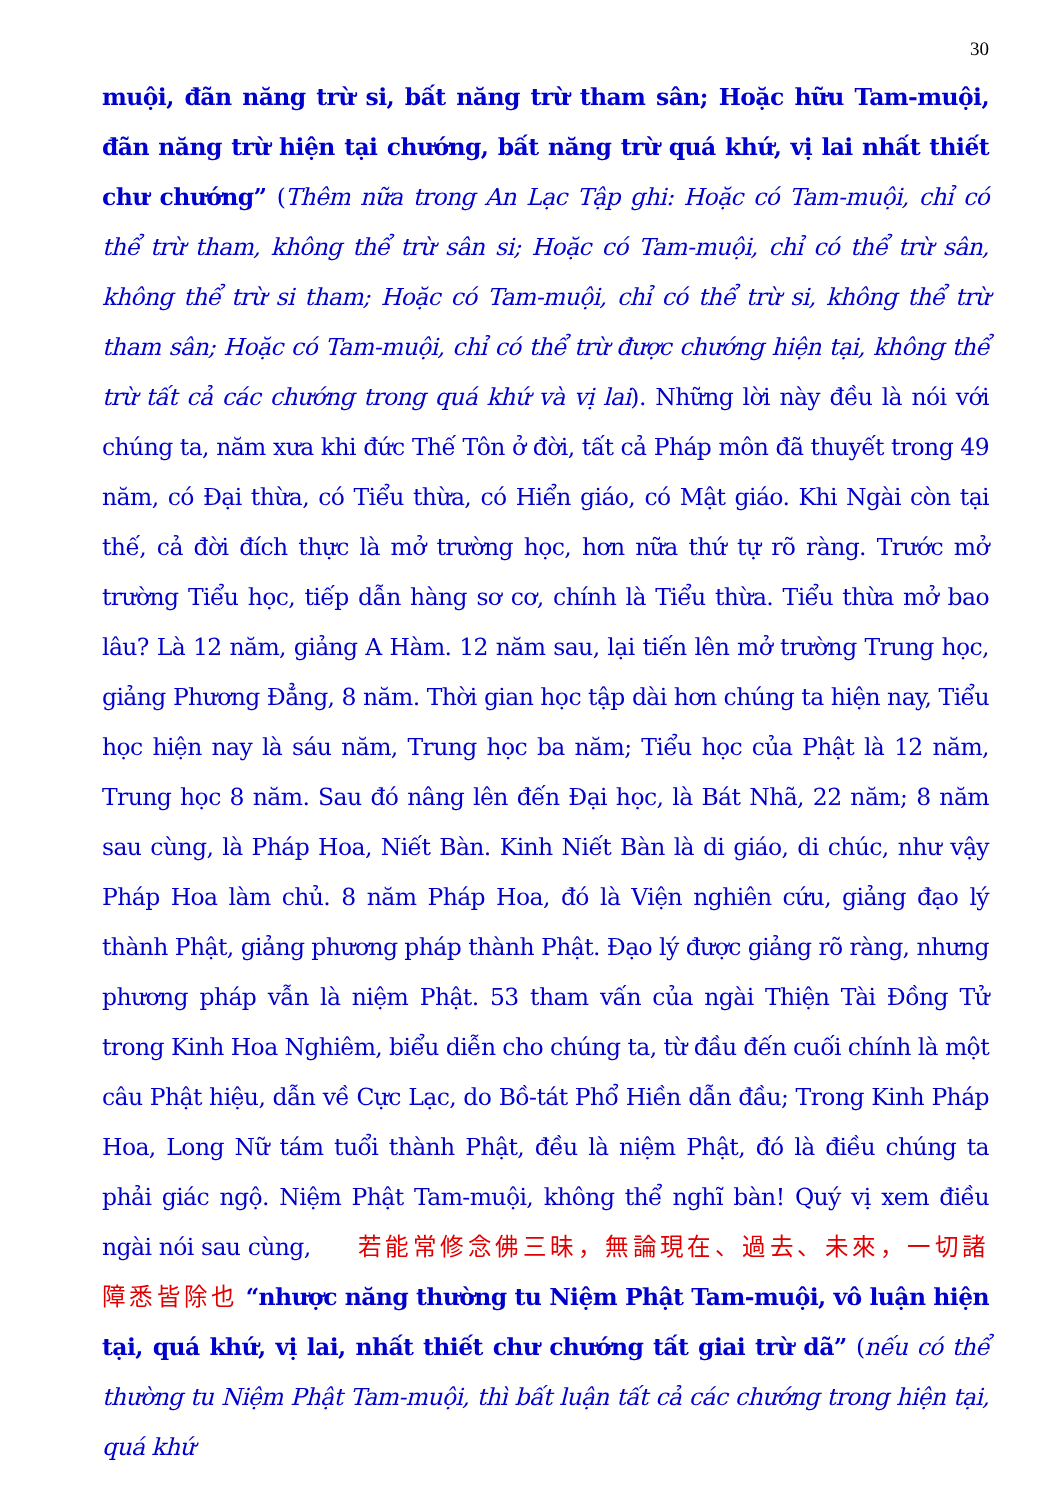30
muội, đãn năng trừ si, bất năng trừ tham sân; Hoặc hữu Tam-muội, đãn năng trừ hiện tại chướng, bất năng trừ quá khứ, vị lai nhất thiết chư chướng” (Thêm nữa trong An Lạc Tập ghi: Hoặc có Tam-muội, chỉ có thể trừ tham, không thể trừ sân si; Hoặc có Tam-muội, chỉ có thể trừ sân, không thể trừ si tham; Hoặc có Tam-muội, chỉ có thể trừ si, không thể trừ tham sân; Hoặc có Tam-muội, chỉ có thể trừ được chướng hiện tại, không thể trừ tất cả các chướng trong quá khứ và vị lai). Những lời này đều là nói với chúng ta, năm xưa khi đức Thế Tôn ở đời, tất cả Pháp môn đã thuyết trong 49 năm, có Đại thừa, có Tiểu thừa, có Hiển giáo, có Mật giáo. Khi Ngài còn tại thế, cả đời đích thực là mở trường học, hơn nữa thứ tự rõ ràng. Trước mở trường Tiểu học, tiếp dẫn hàng sơ cơ, chính là Tiểu thừa. Tiểu thừa mở bao lâu? Là 12 năm, giảng A Hàm. 12 năm sau, lại tiến lên mở trường Trung học, giảng Phương Đẳng, 8 năm. Thời gian học tập dài hơn chúng ta hiện nay, Tiểu học hiện nay là sáu năm, Trung học ba năm; Tiểu học của Phật là 12 năm, Trung học 8 năm. Sau đó nâng lên đến Đại học, là Bát Nhã, 22 năm; 8 năm sau cùng, là Pháp Hoa, Niết Bàn. Kinh Niết Bàn là di giáo, di chúc, như vậy Pháp Hoa làm chủ. 8 năm Pháp Hoa, đó là Viện nghiên cứu, giảng đạo lý thành Phật, giảng phương pháp thành Phật. Đạo lý được giảng rõ ràng, nhưng phương pháp vẫn là niệm Phật. 53 tham vấn của ngài Thiện Tài Đồng Tử trong Kinh Hoa Nghiêm, biểu diễn cho chúng ta, từ đầu đến cuối chính là một câu Phật hiệu, dẫn về Cực Lạc, do Bồ-tát Phổ Hiền dẫn đầu; Trong Kinh Pháp Hoa, Long Nữ tám tuổi thành Phật, đều là niệm Phật, đó là điều chúng ta phải giác ngộ. Niệm Phật Tam-muội, không thể nghĩ bàn! Quý vị xem điều ngài nói sau cùng, 若能常修念佛三昧，無論現在、過去、未來，一切諸障悉皆除也 “nhược năng thường tu Niệm Phật Tam-muội, vô luận hiện tại, quá khứ, vị lai, nhất thiết chư chướng tất giai trừ dã” (nếu có thể thường tu Niệm Phật Tam-muội, thì bất luận tất cả các chướng trong hiện tại, quá khứ